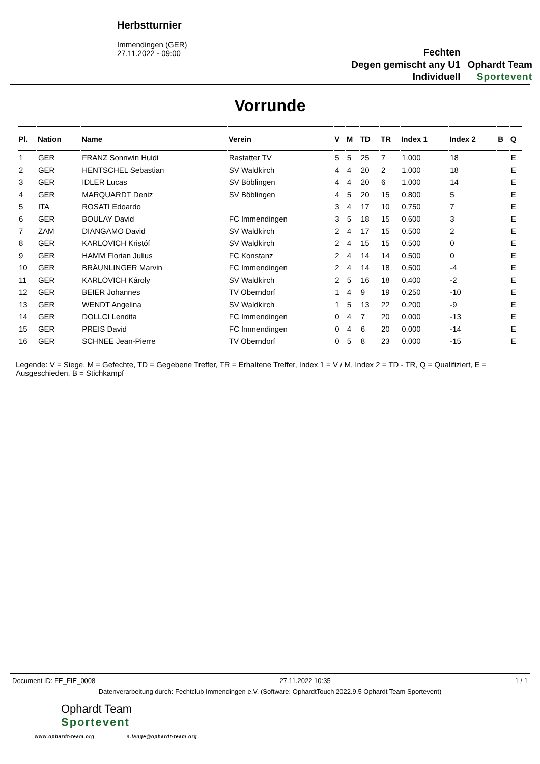Herbstturnier
Immendingen (GER)
27.11.2022 - 09:00
Fechten
Degen gemischt any U1
Individuell
Ophardt Team
Sportevent
Vorrunde
| Pl. | Nation | Name | Verein | V | M | TD | TR | Index 1 | Index 2 | B | Q |
| --- | --- | --- | --- | --- | --- | --- | --- | --- | --- | --- | --- |
| 1 | GER | FRANZ Sonnwin Huidi | Rastatter TV | 5 | 5 | 25 | 7 | 1.000 | 18 | | E |
| 2 | GER | HENTSCHEL Sebastian | SV Waldkirch | 4 | 4 | 20 | 2 | 1.000 | 18 | | E |
| 3 | GER | IDLER Lucas | SV Böblingen | 4 | 4 | 20 | 6 | 1.000 | 14 | | E |
| 4 | GER | MARQUARDT Deniz | SV Böblingen | 4 | 5 | 20 | 15 | 0.800 | 5 | | E |
| 5 | ITA | ROSATI Edoardo | | 3 | 4 | 17 | 10 | 0.750 | 7 | | E |
| 6 | GER | BOULAY David | FC Immendingen | 3 | 5 | 18 | 15 | 0.600 | 3 | | E |
| 7 | ZAM | DIANGAMO David | SV Waldkirch | 2 | 4 | 17 | 15 | 0.500 | 2 | | E |
| 8 | GER | KARLOVICH Kristóf | SV Waldkirch | 2 | 4 | 15 | 15 | 0.500 | 0 | | E |
| 9 | GER | HAMM Florian Julius | FC Konstanz | 2 | 4 | 14 | 14 | 0.500 | 0 | | E |
| 10 | GER | BRÄUNLINGER Marvin | FC Immendingen | 2 | 4 | 14 | 18 | 0.500 | -4 | | E |
| 11 | GER | KARLOVICH Károly | SV Waldkirch | 2 | 5 | 16 | 18 | 0.400 | -2 | | E |
| 12 | GER | BEIER Johannes | TV Oberndorf | 1 | 4 | 9 | 19 | 0.250 | -10 | | E |
| 13 | GER | WENDT Angelina | SV Waldkirch | 1 | 5 | 13 | 22 | 0.200 | -9 | | E |
| 14 | GER | DOLLCI Lendita | FC Immendingen | 0 | 4 | 7 | 20 | 0.000 | -13 | | E |
| 15 | GER | PREIS David | FC Immendingen | 0 | 4 | 6 | 20 | 0.000 | -14 | | E |
| 16 | GER | SCHNEE Jean-Pierre | TV Oberndorf | 0 | 5 | 8 | 23 | 0.000 | -15 | | E |
Legende: V = Siege, M = Gefechte, TD = Gegebene Treffer, TR = Erhaltene Treffer, Index 1 = V / M, Index 2 = TD - TR, Q = Qualifiziert, E = Ausgeschieden, B = Stichkampf
Document ID: FE_FIE_0008 27.11.2022 10:35 1 / 1
Datenverarbeitung durch: Fechtclub Immendingen e.V. (Software: OphardtTouch 2022.9.5 Ophardt Team Sportevent)
Ophardt Team
Sportevent
www.ophardt-team.org s.lange@ophardt-team.org